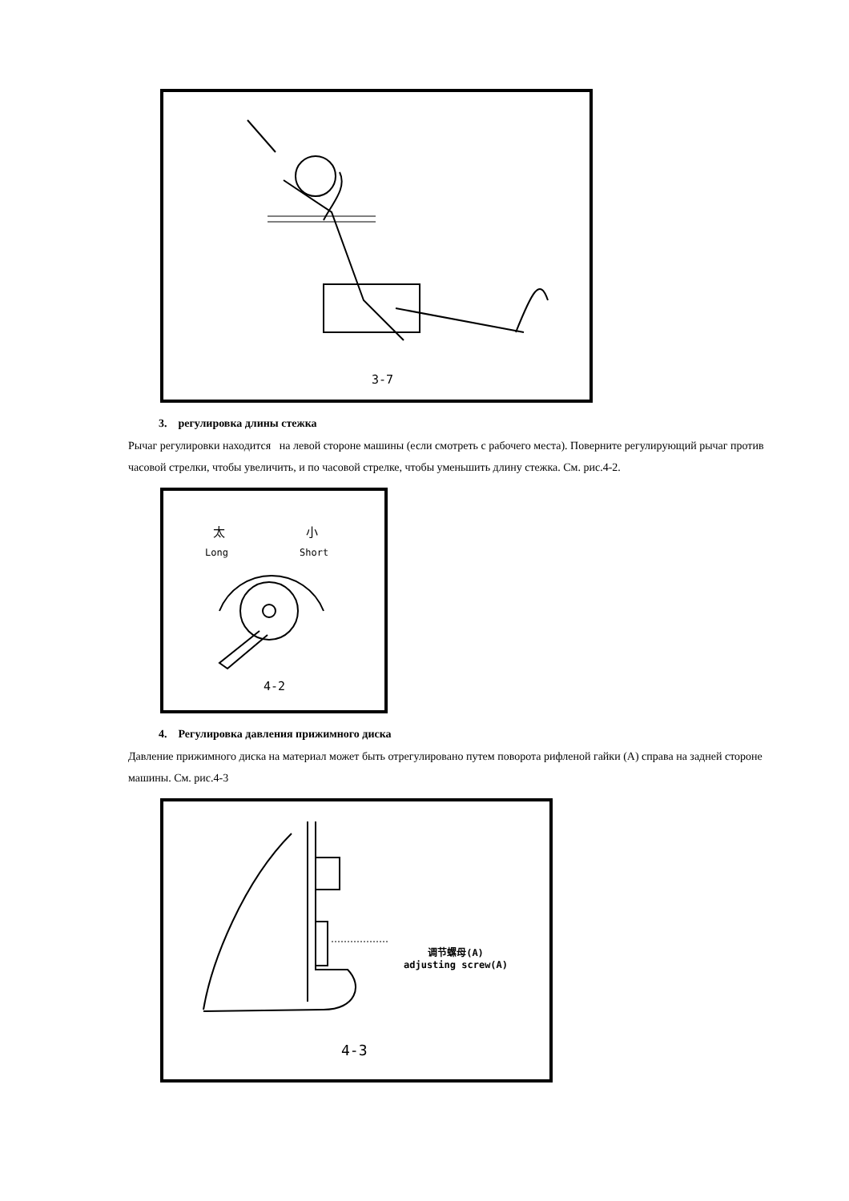3-7
3. регулировка длины стежка
Рычаг регулировки находится на левой стороне машины (если смотреть с рабочего места). Поверните регулирующий рычаг против часовой стрелки, чтобы увеличить, и по часовой стрелке, чтобы уменьшить длину стежка. См. рис.4-2.
太 小
Long Short
4-2
4. Регулировка давления прижимного диска
Давление прижимного диска на материал может быть отрегулировано путем поворота рифленой гайки (А) справа на задней стороне машины. См. рис.4-3
调节螺母(A)
adjusting screw(A)
4-3